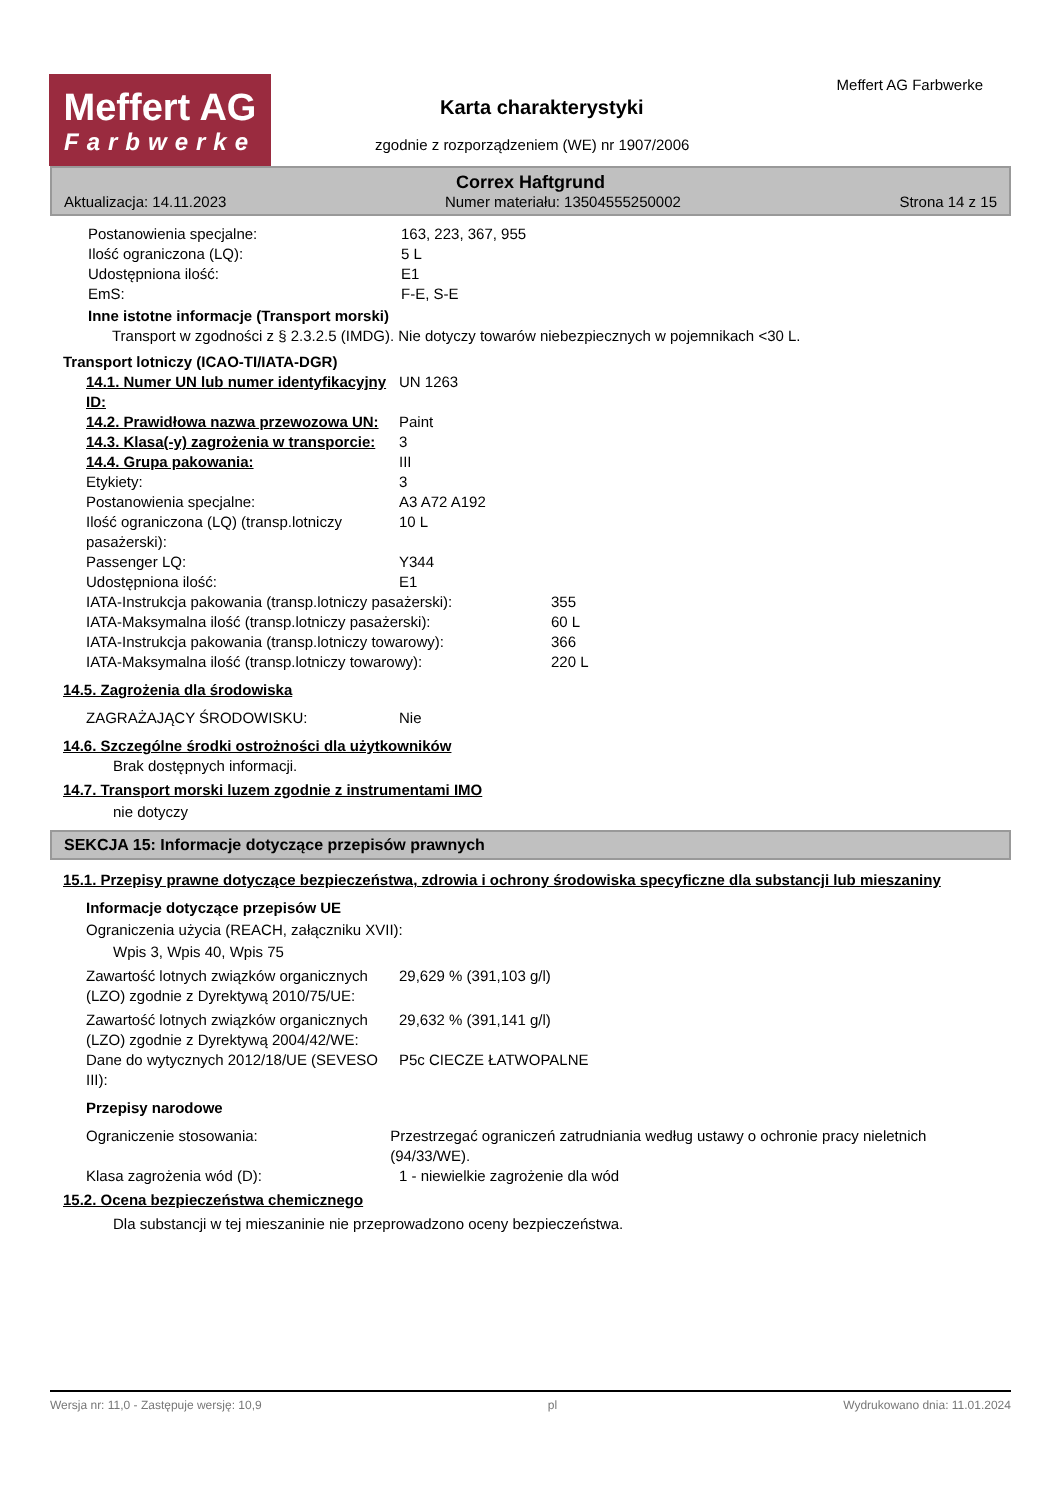Meffert AG
Farbwerke
Karta charakterystyki
zgodnie z rozporządzeniem (WE) nr 1907/2006
Meffert AG Farbwerke
Correx Haftgrund
Aktualizacja: 14.11.2023 Numer materiału: 13504555250002 Strona 14 z 15
Postanowienia specjalne: 163, 223, 367, 955
Ilość ograniczona (LQ): 5 L
Udostępniona ilość: E1
EmS: F-E, S-E
Inne istotne informacje (Transport morski)
Transport w zgodności z § 2.3.2.5 (IMDG). Nie dotyczy towarów niebezpiecznych w pojemnikach <30 L.
Transport lotniczy (ICAO-TI/IATA-DGR)
14.1. Numer UN lub numer identyfikacyjny ID: UN 1263
14.2. Prawidłowa nazwa przewozowa UN: Paint
14.3. Klasa(-y) zagrożenia w transporcie: 3
14.4. Grupa pakowania: III
Etykiety: 3
Postanowienia specjalne: A3 A72 A192
Ilość ograniczona (LQ) (transp.lotniczy pasażerski): 10 L
Passenger LQ: Y344
Udostępniona ilość: E1
IATA-Instrukcja pakowania (transp.lotniczy pasażerski): 355
IATA-Maksymalna ilość (transp.lotniczy pasażerski): 60 L
IATA-Instrukcja pakowania (transp.lotniczy towarowy): 366
IATA-Maksymalna ilość (transp.lotniczy towarowy): 220 L
14.5. Zagrożenia dla środowiska
ZAGRAŻAJĄCY ŚRODOWISKU: Nie
14.6. Szczególne środki ostrożności dla użytkowników
Brak dostępnych informacji.
14.7. Transport morski luzem zgodnie z instrumentami IMO
nie dotyczy
SEKCJA 15: Informacje dotyczące przepisów prawnych
15.1. Przepisy prawne dotyczące bezpieczeństwa, zdrowia i ochrony środowiska specyficzne dla substancji lub mieszaniny
Informacje dotyczące przepisów UE
Ograniczenia użycia (REACH, załączniku XVII):
Wpis 3, Wpis 40, Wpis 75
Zawartość lotnych związków organicznych (LZO) zgodnie z Dyrektywą 2010/75/UE: 29,629 % (391,103 g/l)
Zawartość lotnych związków organicznych (LZO) zgodnie z Dyrektywą 2004/42/WE: 29,632 % (391,141 g/l)
Dane do wytycznych 2012/18/UE (SEVESO III): P5c CIECZE ŁATWOPALNE
Przepisy narodowe
Ograniczenie stosowania: Przestrzegać ograniczeń zatrudniania według ustawy o ochronie pracy nieletnich (94/33/WE).
Klasa zagrożenia wód (D): 1 - niewielkie zagrożenie dla wód
15.2. Ocena bezpieczeństwa chemicznego
Dla substancji w tej mieszaninie nie przeprowadzono oceny bezpieczeństwa.
Wersja nr: 11,0 - Zastępuje wersję: 10,9 pl Wydrukowano dnia: 11.01.2024